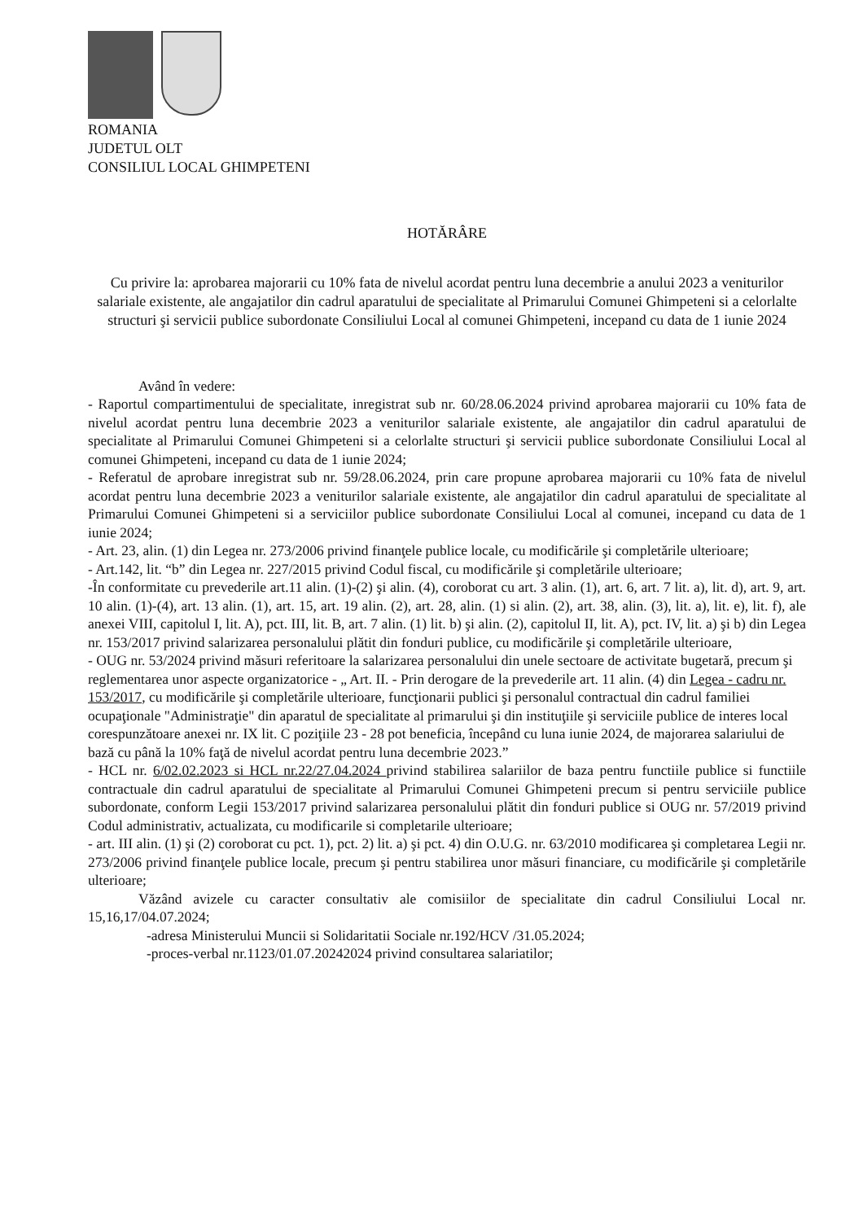ROMANIA
JUDETUL OLT
CONSILIUL LOCAL GHIMPETENI
HOTĂRÂRE
Cu privire la: aprobarea majorarii cu 10% fata de nivelul acordat pentru luna decembrie a anului 2023 a veniturilor salariale existente, ale angajatilor din cadrul aparatului de specialitate al Primarului Comunei Ghimpeteni si a celorlalte structuri şi servicii publice subordonate Consiliului Local al comunei Ghimpeteni, incepand cu data de 1 iunie 2024
Având în vedere:
- Raportul compartimentului de specialitate, inregistrat sub nr. 60/28.06.2024 privind aprobarea majorarii cu 10% fata de nivelul acordat pentru luna decembrie 2023 a veniturilor salariale existente, ale angajatilor din cadrul aparatului de specialitate al Primarului Comunei Ghimpeteni si a celorlalte structuri şi servicii publice subordonate Consiliului Local al comunei Ghimpeteni, incepand cu data de 1 iunie 2024;
- Referatul de aprobare inregistrat sub nr. 59/28.06.2024, prin care propune aprobarea majorarii cu 10% fata de nivelul acordat pentru luna decembrie 2023 a veniturilor salariale existente, ale angajatilor din cadrul aparatului de specialitate al Primarului Comunei Ghimpeteni si a serviciilor publice subordonate Consiliului Local al comunei, incepand cu data de 1 iunie 2024;
- Art. 23, alin. (1) din Legea nr. 273/2006 privind finanţele publice locale, cu modificările şi completările ulterioare;
- Art.142, lit. “b” din Legea nr. 227/2015 privind Codul fiscal, cu modificările şi completările ulterioare;
-În conformitate cu prevederile art.11 alin. (1)-(2) şi alin. (4), coroborat cu art. 3 alin. (1), art. 6, art. 7 lit. a), lit. d), art. 9, art. 10 alin. (1)-(4), art. 13 alin. (1), art. 15, art. 19 alin. (2), art. 28, alin. (1) si alin. (2), art. 38, alin. (3), lit. a), lit. e), lit. f), ale anexei VIII, capitolul I, lit. A), pct. III, lit. B, art. 7 alin. (1) lit. b) şi alin. (2), capitolul II, lit. A), pct. IV, lit. a) şi b) din Legea nr. 153/2017 privind salarizarea personalului plătit din fonduri publice, cu modificările şi completările ulterioare,
- OUG nr. 53/2024 privind măsuri referitoare la salarizarea personalului din unele sectoare de activitate bugetară, precum şi reglementarea unor aspecte organizatorice - „ Art. II. - Prin derogare de la prevederile art. 11 alin. (4) din Legea - cadru nr. 153/2017, cu modificările şi completările ulterioare, funcţionarii publici şi personalul contractual din cadrul familiei ocupaţionale "Administraţie" din aparatul de specialitate al primarului şi din instituţiile şi serviciile publice de interes local corespunzătoare anexei nr. IX lit. C poziţiile 23 - 28 pot beneficia, începând cu luna iunie 2024, de majorarea salariului de bază cu până la 10% faţă de nivelul acordat pentru luna decembrie 2023.”
- HCL nr. 6/02.02.2023 si HCL nr.22/27.04.2024 privind stabilirea salariilor de baza pentru functiile publice si functiile contractuale din cadrul aparatului de specialitate al Primarului Comunei Ghimpeteni precum si pentru serviciile publice subordonate, conform Legii 153/2017 privind salarizarea personalului plătit din fonduri publice si OUG nr. 57/2019 privind Codul administrativ, actualizata, cu modificarile si completarile ulterioare;
- art. III alin. (1) şi (2) coroborat cu pct. 1), pct. 2) lit. a) şi pct. 4) din O.U.G. nr. 63/2010 modificarea şi completarea Legii nr. 273/2006 privind finanţele publice locale, precum şi pentru stabilirea unor măsuri financiare, cu modificările şi completările ulterioare;
Văzând avizele cu caracter consultativ ale comisiilor de specialitate din cadrul Consiliului Local nr. 15,16,17/04.07.2024;
-adresa Ministerului Muncii si Solidaritatii Sociale nr.192/HCV /31.05.2024;
-proces-verbal nr.1123/01.07.20242024 privind consultarea salariatilor;